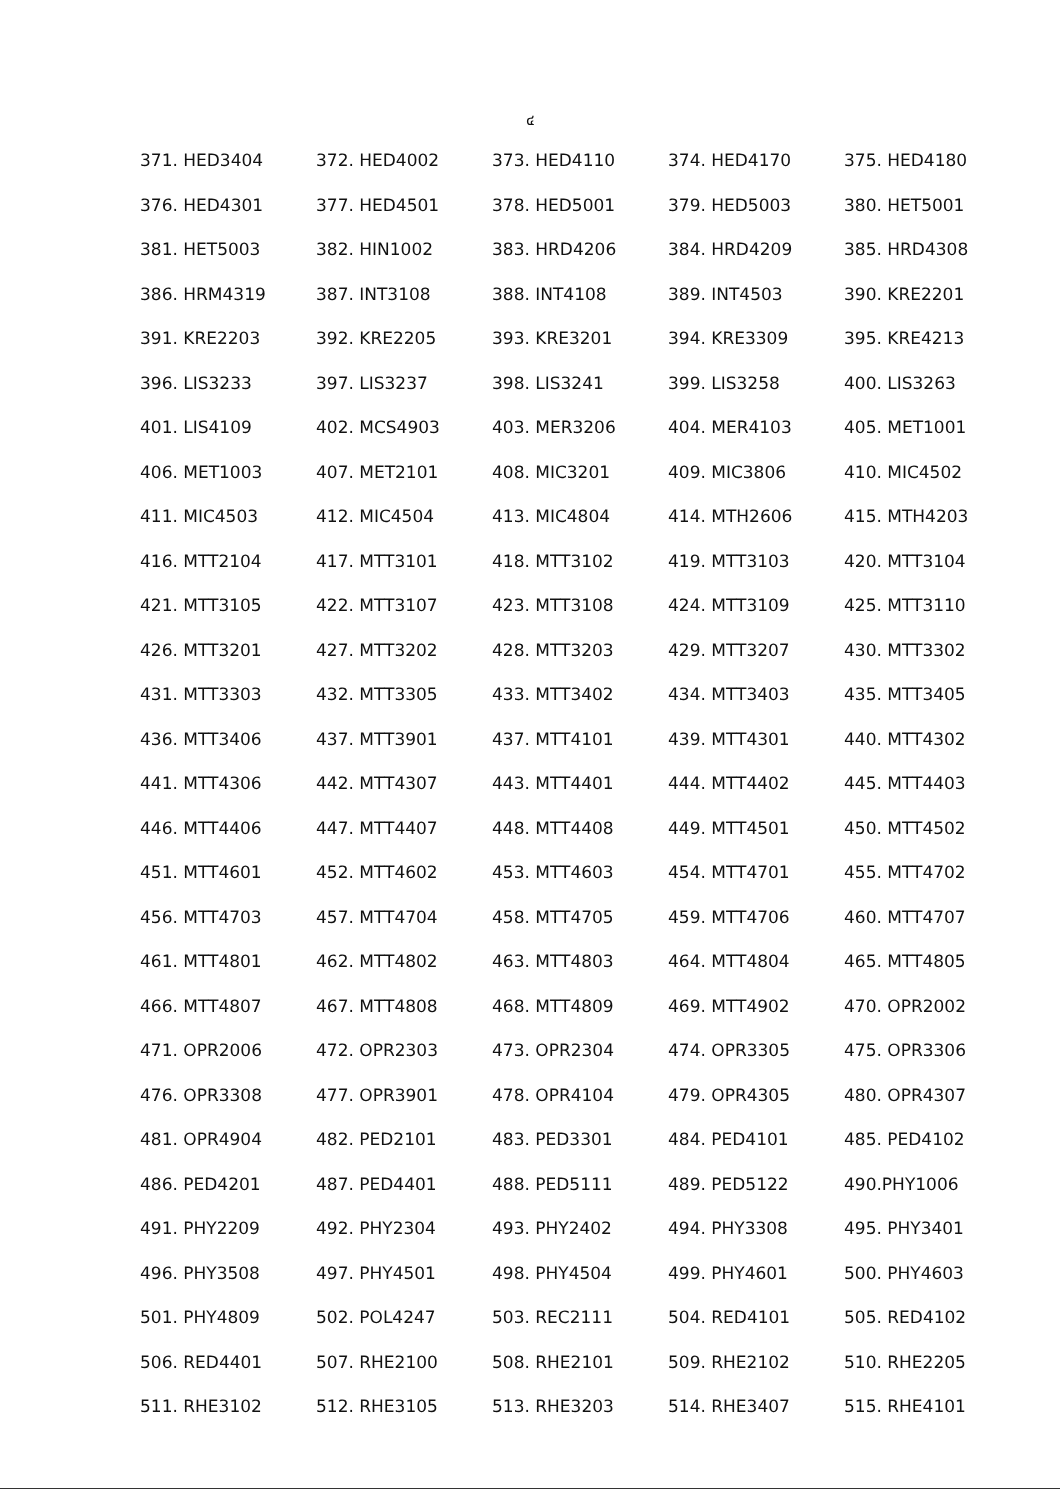๔
| 371. HED3404 | 372. HED4002 | 373. HED4110 | 374. HED4170 | 375. HED4180 |
| 376. HED4301 | 377. HED4501 | 378. HED5001 | 379. HED5003 | 380. HET5001 |
| 381. HET5003 | 382. HIN1002 | 383. HRD4206 | 384. HRD4209 | 385. HRD4308 |
| 386. HRM4319 | 387. INT3108 | 388. INT4108 | 389. INT4503 | 390. KRE2201 |
| 391. KRE2203 | 392. KRE2205 | 393. KRE3201 | 394. KRE3309 | 395. KRE4213 |
| 396. LIS3233 | 397. LIS3237 | 398. LIS3241 | 399. LIS3258 | 400. LIS3263 |
| 401. LIS4109 | 402. MCS4903 | 403. MER3206 | 404. MER4103 | 405. MET1001 |
| 406. MET1003 | 407. MET2101 | 408. MIC3201 | 409. MIC3806 | 410. MIC4502 |
| 411. MIC4503 | 412. MIC4504 | 413. MIC4804 | 414. MTH2606 | 415. MTH4203 |
| 416. MTT2104 | 417. MTT3101 | 418. MTT3102 | 419. MTT3103 | 420. MTT3104 |
| 421. MTT3105 | 422. MTT3107 | 423. MTT3108 | 424. MTT3109 | 425. MTT3110 |
| 426. MTT3201 | 427. MTT3202 | 428. MTT3203 | 429. MTT3207 | 430. MTT3302 |
| 431. MTT3303 | 432. MTT3305 | 433. MTT3402 | 434. MTT3403 | 435. MTT3405 |
| 436. MTT3406 | 437. MTT3901 | 437. MTT4101 | 439. MTT4301 | 440. MTT4302 |
| 441. MTT4306 | 442. MTT4307 | 443. MTT4401 | 444. MTT4402 | 445. MTT4403 |
| 446. MTT4406 | 447. MTT4407 | 448. MTT4408 | 449. MTT4501 | 450. MTT4502 |
| 451. MTT4601 | 452. MTT4602 | 453. MTT4603 | 454. MTT4701 | 455. MTT4702 |
| 456. MTT4703 | 457. MTT4704 | 458. MTT4705 | 459. MTT4706 | 460. MTT4707 |
| 461. MTT4801 | 462. MTT4802 | 463. MTT4803 | 464. MTT4804 | 465. MTT4805 |
| 466. MTT4807 | 467. MTT4808 | 468. MTT4809 | 469. MTT4902 | 470. OPR2002 |
| 471. OPR2006 | 472. OPR2303 | 473. OPR2304 | 474. OPR3305 | 475. OPR3306 |
| 476. OPR3308 | 477. OPR3901 | 478. OPR4104 | 479. OPR4305 | 480. OPR4307 |
| 481. OPR4904 | 482. PED2101 | 483. PED3301 | 484. PED4101 | 485. PED4102 |
| 486. PED4201 | 487. PED4401 | 488. PED5111 | 489. PED5122 | 490.PHY1006 |
| 491. PHY2209 | 492. PHY2304 | 493. PHY2402 | 494. PHY3308 | 495. PHY3401 |
| 496. PHY3508 | 497. PHY4501 | 498. PHY4504 | 499. PHY4601 | 500. PHY4603 |
| 501. PHY4809 | 502. POL4247 | 503. REC2111 | 504. RED4101 | 505. RED4102 |
| 506. RED4401 | 507. RHE2100 | 508. RHE2101 | 509. RHE2102 | 510. RHE2205 |
| 511. RHE3102 | 512. RHE3105 | 513. RHE3203 | 514. RHE3407 | 515. RHE4101 |